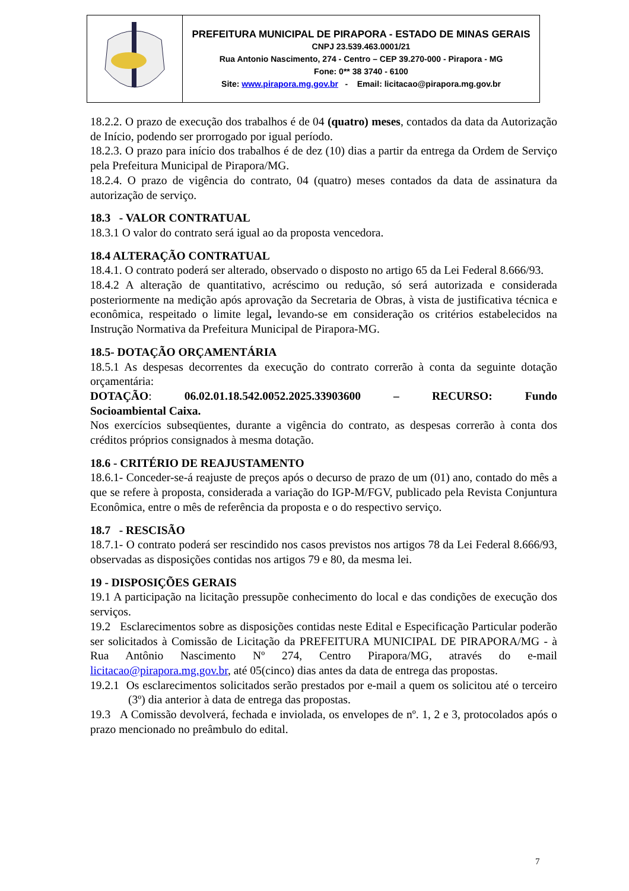| | PREFEITURA MUNICIPAL DE PIRAPORA - ESTADO DE MINAS GERAIS CNPJ 23.539.463.0001/21 Rua Antonio Nascimento, 274 - Centro – CEP 39.270-000 - Pirapora - MG Fone: 0** 38 3740 - 6100 Site: www.pirapora.mg.gov.br - Email: licitacao@pirapora.mg.gov.br |
18.2.2. O prazo de execução dos trabalhos é de 04 (quatro) meses, contados da data da Autorização de Início, podendo ser prorrogado por igual período.
18.2.3. O prazo para início dos trabalhos é de dez (10) dias a partir da entrega da Ordem de Serviço pela Prefeitura Municipal de Pirapora/MG.
18.2.4. O prazo de vigência do contrato, 04 (quatro) meses contados da data de assinatura da autorização de serviço.
18.3 - VALOR CONTRATUAL
18.3.1 O valor do contrato será igual ao da proposta vencedora.
18.4 ALTERAÇÃO CONTRATUAL
18.4.1. O contrato poderá ser alterado, observado o disposto no artigo 65 da Lei Federal 8.666/93.
18.4.2 A alteração de quantitativo, acréscimo ou redução, só será autorizada e considerada posteriormente na medição após aprovação da Secretaria de Obras, à vista de justificativa técnica e econômica, respeitado o limite legal, levando-se em consideração os critérios estabelecidos na Instrução Normativa da Prefeitura Municipal de Pirapora-MG.
18.5- DOTAÇÃO ORÇAMENTÁRIA
18.5.1 As despesas decorrentes da execução do contrato correrão à conta da seguinte dotação orçamentária:
DOTAÇÃO: 06.02.01.18.542.0052.2025.33903600 – RECURSO: Fundo Socioambiental Caixa.
Nos exercícios subseqüentes, durante a vigência do contrato, as despesas correrão à conta dos créditos próprios consignados à mesma dotação.
18.6 - CRITÉRIO DE REAJUSTAMENTO
18.6.1- Conceder-se-á reajuste de preços após o decurso de prazo de um (01) ano, contado do mês a que se refere à proposta, considerada a variação do IGP-M/FGV, publicado pela Revista Conjuntura Econômica, entre o mês de referência da proposta e o do respectivo serviço.
18.7 - RESCISÃO
18.7.1- O contrato poderá ser rescindido nos casos previstos nos artigos 78 da Lei Federal 8.666/93, observadas as disposições contidas nos artigos 79 e 80, da mesma lei.
19 - DISPOSIÇÕES GERAIS
19.1 A participação na licitação pressupõe conhecimento do local e das condições de execução dos serviços.
19.2 Esclarecimentos sobre as disposições contidas neste Edital e Especificação Particular poderão ser solicitados à Comissão de Licitação da PREFEITURA MUNICIPAL DE PIRAPORA/MG - à Rua Antônio Nascimento Nº 274, Centro Pirapora/MG, através do e-mail licitacao@pirapora.mg.gov.br, até 05(cinco) dias antes da data de entrega das propostas.
19.2.1 Os esclarecimentos solicitados serão prestados por e-mail a quem os solicitou até o terceiro (3º) dia anterior à data de entrega das propostas.
19.3 A Comissão devolverá, fechada e inviolada, os envelopes de nº. 1, 2 e 3, protocolados após o prazo mencionado no preâmbulo do edital.
7